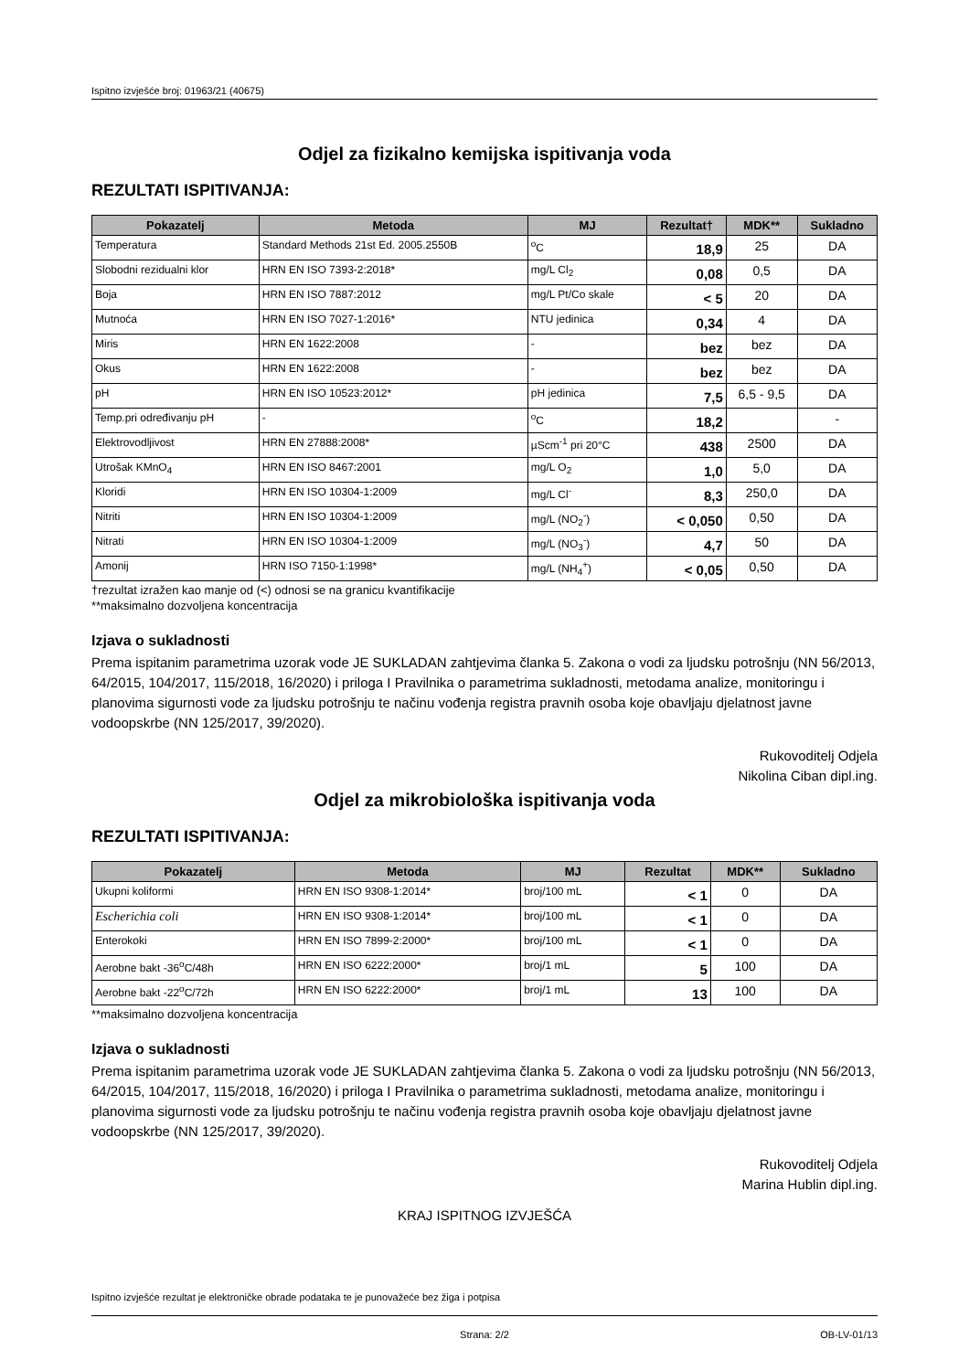Ispitno izvješće broj: 01963/21 (40675)
Odjel za fizikalno kemijska ispitivanja voda
REZULTATI ISPITIVANJA:
| Pokazatelj | Metoda | MJ | Rezultat† | MDK** | Sukladno |
| --- | --- | --- | --- | --- | --- |
| Temperatura | Standard Methods 21st Ed. 2005.2550B | <sup>o</sup> C | 18,9 | 25 | DA |
| Slobodni rezidualni klor | HRN EN ISO 7393-2:2018* | mg/L Cl<sub>2</sub> | 0,08 | 0,5 | DA |
| Boja | HRN EN ISO 7887:2012 | mg/L Pt/Co skale | < 5 | 20 | DA |
| Mutnoća | HRN EN ISO 7027-1:2016* | NTU jedinica | 0,34 | 4 | DA |
| Miris | HRN EN 1622:2008 | - | bez | bez | DA |
| Okus | HRN EN 1622:2008 | - | bez | bez | DA |
| pH | HRN EN ISO 10523:2012* | pH jedinica | 7,5 | 6,5 - 9,5 | DA |
| Temp.pri određivanju pH | - | <sup>o</sup> C | 18,2 | | - |
| Elektrovodljivost | HRN EN 27888:2008* | µScm<sup>-1</sup> pri 20°C | 438 | 2500 | DA |
| Utrošak KMnO<sub>4</sub> | HRN EN ISO 8467:2001 | mg/L O<sub>2</sub> | 1,0 | 5,0 | DA |
| Kloridi | HRN EN ISO 10304-1:2009 | mg/L Cl<sup>-</sup> | 8,3 | 250,0 | DA |
| Nitriti | HRN EN ISO 10304-1:2009 | mg/L (NO<sub>2</sub><sup>-</sup>) | < 0,050 | 0,50 | DA |
| Nitrati | HRN EN ISO 10304-1:2009 | mg/L (NO<sub>3</sub><sup>-</sup>) | 4,7 | 50 | DA |
| Amonij | HRN ISO 7150-1:1998* | mg/L (NH<sub>4</sub><sup>+</sup>) | < 0,05 | 0,50 | DA |
†rezultat izražen kao manje od (<) odnosi se na granicu kvantifikacije
**maksimalno dozvoljena koncentracija
Izjava o sukladnosti
Prema ispitanim parametrima uzorak vode JE SUKLADAN zahtjevima članka 5. Zakona o vodi za ljudsku potrošnju (NN 56/2013, 64/2015, 104/2017, 115/2018, 16/2020) i priloga I Pravilnika o parametrima sukladnosti, metodama analize, monitoringu i planovima sigurnosti vode za ljudsku potrošnju te načinu vođenja registra pravnih osoba koje obavljaju djelatnost javne vodoopskrbe (NN 125/2017, 39/2020).
Rukovoditelj Odjela
Nikolina Ciban dipl.ing.
Odjel za mikrobiološka ispitivanja voda
REZULTATI ISPITIVANJA:
| Pokazatelj | Metoda | MJ | Rezultat | MDK** | Sukladno |
| --- | --- | --- | --- | --- | --- |
| Ukupni koliformi | HRN EN ISO 9308-1:2014* | broj/100 mL | < 1 | 0 | DA |
| Escherichia coli | HRN EN ISO 9308-1:2014* | broj/100 mL | < 1 | 0 | DA |
| Enterokoki | HRN EN ISO 7899-2:2000* | broj/100 mL | < 1 | 0 | DA |
| Aerobne bakt -36<sup>o</sup>C/48h | HRN EN ISO 6222:2000* | broj/1 mL | 5 | 100 | DA |
| Aerobne bakt -22<sup>o</sup>C/72h | HRN EN ISO 6222:2000* | broj/1 mL | 13 | 100 | DA |
**maksimalno dozvoljena koncentracija
Izjava o sukladnosti
Prema ispitanim parametrima uzorak vode JE SUKLADAN zahtjevima članka 5. Zakona o vodi za ljudsku potrošnju (NN 56/2013, 64/2015, 104/2017, 115/2018, 16/2020) i priloga I Pravilnika o parametrima sukladnosti, metodama analize, monitoringu i planovima sigurnosti vode za ljudsku potrošnju te načinu vođenja registra pravnih osoba koje obavljaju djelatnost javne vodoopskrbe (NN 125/2017, 39/2020).
Rukovoditelj Odjela
Marina Hublin dipl.ing.
KRAJ ISPITNOG IZVJEŠĆA
Ispitno izvješće rezultat je elektroničke obrade podataka te je punovažeće bez žiga i potpisa
Strana: 2/2 OB-LV-01/13